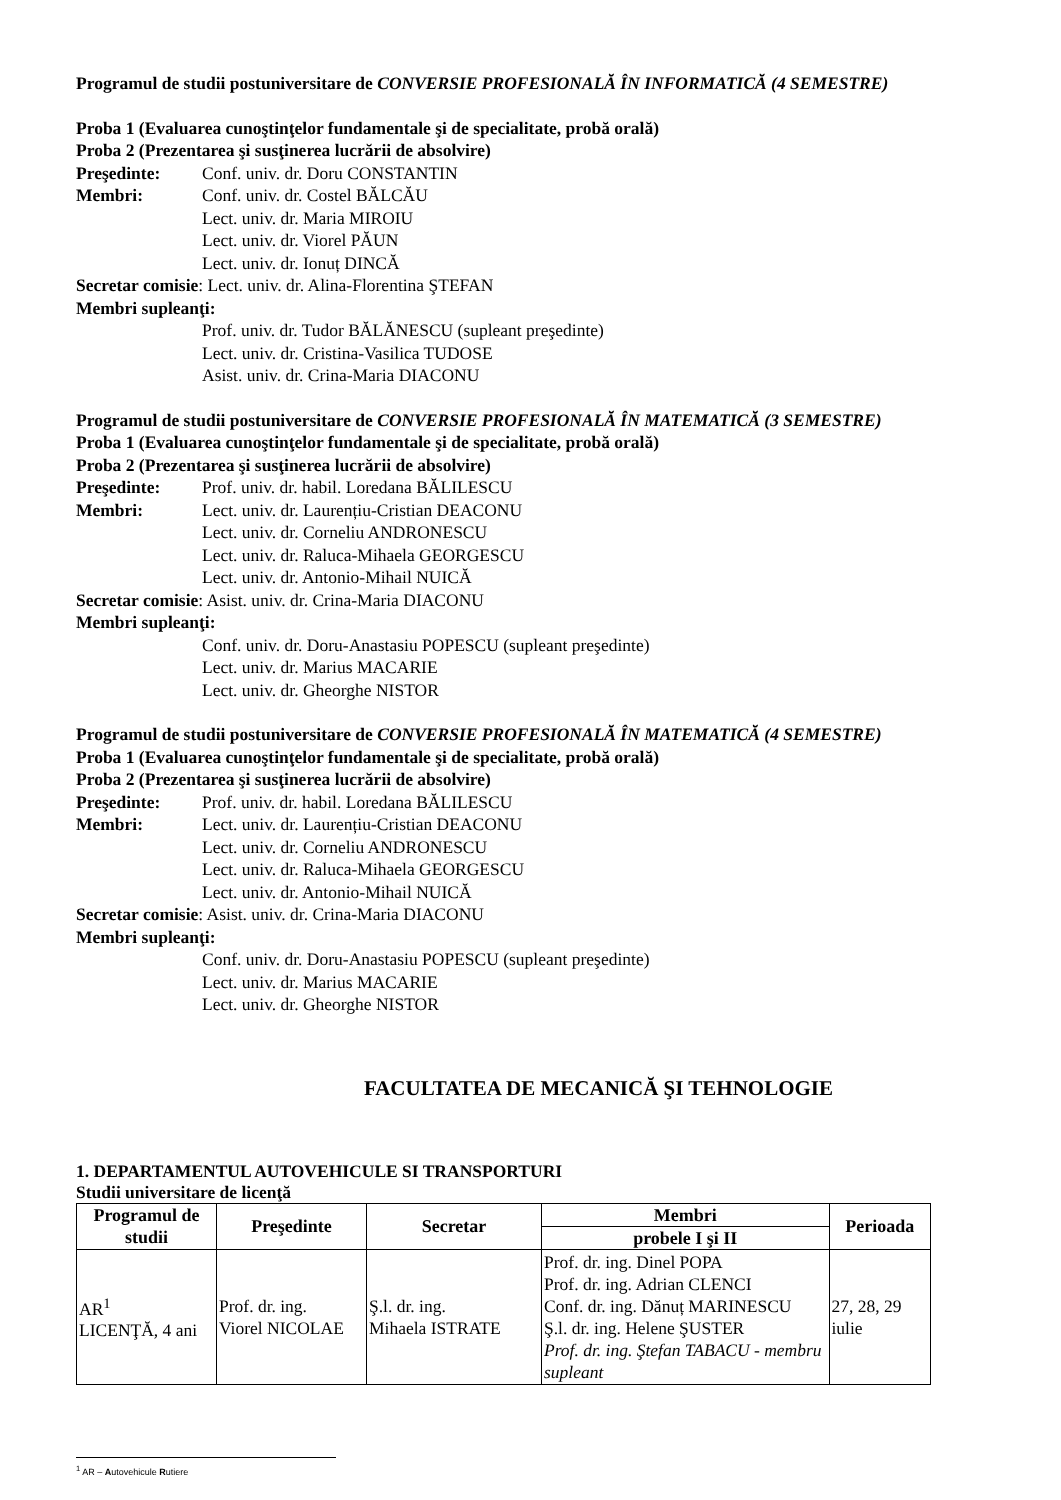Programul de studii postuniversitare de CONVERSIE PROFESIONALĂ ÎN INFORMATICĂ (4 SEMESTRE)
Proba 1 (Evaluarea cunoştinţelor fundamentale şi de specialitate, probă orală)
Proba 2 (Prezentarea şi susţinerea lucrării de absolvire)
Preşedinte: Conf. univ. dr. Doru CONSTANTIN
Membri: Conf. univ. dr. Costel BĂLCĂU
Lect. univ. dr. Maria MIROIU
Lect. univ. dr. Viorel PĂUN
Lect. univ. dr. Ionuț DINCĂ
Secretar comisie: Lect. univ. dr. Alina-Florentina ŞTEFAN
Membri supleanţi:
Prof. univ. dr. Tudor BĂLĂNESCU (supleant preşedinte)
Lect. univ. dr. Cristina-Vasilica TUDOSE
Asist. univ. dr. Crina-Maria DIACONU
Programul de studii postuniversitare de CONVERSIE PROFESIONALĂ ÎN MATEMATICĂ (3 SEMESTRE)
Proba 1 (Evaluarea cunoştinţelor fundamentale şi de specialitate, probă orală)
Proba 2 (Prezentarea şi susţinerea lucrării de absolvire)
Preşedinte: Prof. univ. dr. habil. Loredana BĂLILESCU
Membri: Lect. univ. dr. Laurențiu-Cristian DEACONU
Lect. univ. dr. Corneliu ANDRONESCU
Lect. univ. dr. Raluca-Mihaela GEORGESCU
Lect. univ. dr. Antonio-Mihail NUICĂ
Secretar comisie: Asist. univ. dr. Crina-Maria DIACONU
Membri supleanţi:
Conf. univ. dr. Doru-Anastasiu POPESCU (supleant preşedinte)
Lect. univ. dr. Marius MACARIE
Lect. univ. dr. Gheorghe NISTOR
Programul de studii postuniversitare de CONVERSIE PROFESIONALĂ ÎN MATEMATICĂ (4 SEMESTRE)
Proba 1 (Evaluarea cunoştinţelor fundamentale şi de specialitate, probă orală)
Proba 2 (Prezentarea şi susţinerea lucrării de absolvire)
Preşedinte: Prof. univ. dr. habil. Loredana BĂLILESCU
Membri: Lect. univ. dr. Laurențiu-Cristian DEACONU
Lect. univ. dr. Corneliu ANDRONESCU
Lect. univ. dr. Raluca-Mihaela GEORGESCU
Lect. univ. dr. Antonio-Mihail NUICĂ
Secretar comisie: Asist. univ. dr. Crina-Maria DIACONU
Membri supleanţi:
Conf. univ. dr. Doru-Anastasiu POPESCU (supleant preşedinte)
Lect. univ. dr. Marius MACARIE
Lect. univ. dr. Gheorghe NISTOR
FACULTATEA DE MECANICĂ ŞI TEHNOLOGIE
1. DEPARTAMENTUL AUTOVEHICULE SI TRANSPORTURI
Studii universitare de licenţă
| Programul de studii | Preşedinte | Secretar | Membri | Perioada |
| --- | --- | --- | --- | --- |
| | | | probele I şi II | |
| AR<sup>1</sup> LICENŢĂ, 4 ani | Prof. dr. ing. Viorel NICOLAE | Ş.l. dr. ing. Mihaela ISTRATE | Prof. dr. ing. Dinel POPA Prof. dr. ing. Adrian CLENCI Conf. dr. ing. Dănuț MARINESCU Ş.l. dr. ing. Helene ŞUSTER Prof. dr. ing. Ştefan TABACU - membru supleant | 27, 28, 29 iulie |
<sup>1</sup> AR – Autovehicule Rutiere